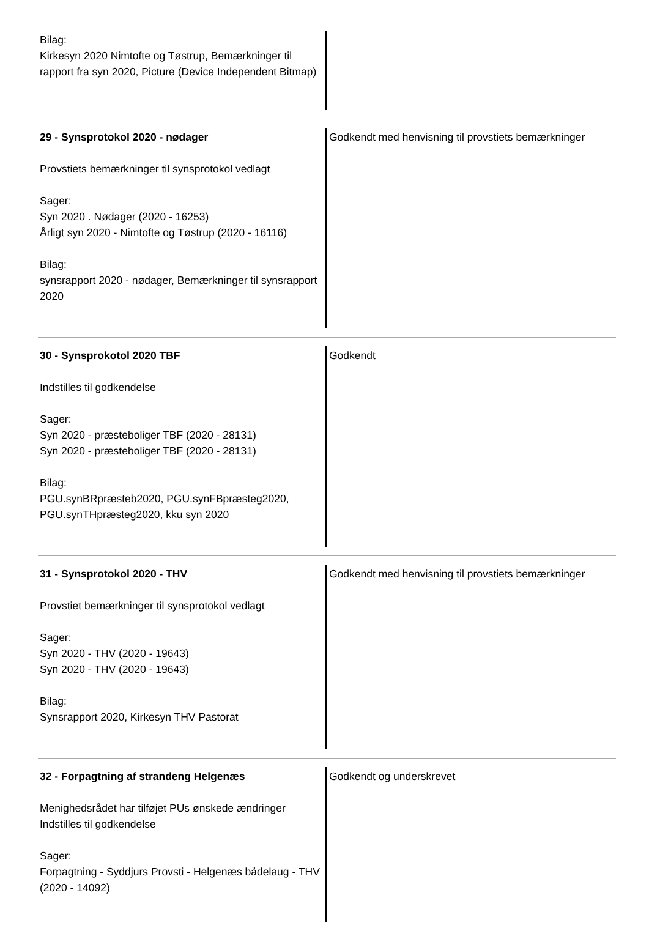Bilag:
Kirkesyn 2020 Nimtofte og Tøstrup, Bemærkninger til rapport fra syn 2020, Picture (Device Independent Bitmap)
29 - Synsprotokol 2020 - nødager
Provstiets bemærkninger til synsprotokol vedlagt
Sager:
Syn 2020 . Nødager (2020 - 16253)
Årligt syn 2020 - Nimtofte og Tøstrup (2020 - 16116)
Bilag:
synsrapport 2020 - nødager, Bemærkninger til synsrapport 2020
Godkendt med henvisning til provstiets bemærkninger
30 - Synsprokotol 2020 TBF
Indstilles til godkendelse
Sager:
Syn 2020 - præsteboliger TBF (2020 - 28131)
Syn 2020 - præsteboliger TBF (2020 - 28131)
Bilag:
PGU.synBRpræsteb2020, PGU.synFBpræsteg2020, PGU.synTHpræsteg2020, kku syn 2020
Godkendt
31 - Synsprotokol 2020 - THV
Provstiet bemærkninger til synsprotokol vedlagt
Sager:
Syn 2020 - THV (2020 - 19643)
Syn 2020 - THV (2020 - 19643)
Bilag:
Synsrapport 2020, Kirkesyn THV Pastorat
Godkendt med henvisning til provstiets bemærkninger
32 - Forpagtning af strandeng Helgenæs
Menighedsrådet har tilføjet PUs ønskede ændringer Indstilles til godkendelse
Sager:
Forpagtning - Syddjurs Provsti - Helgenæs bådelaug - THV (2020 - 14092)
Godkendt og underskrevet